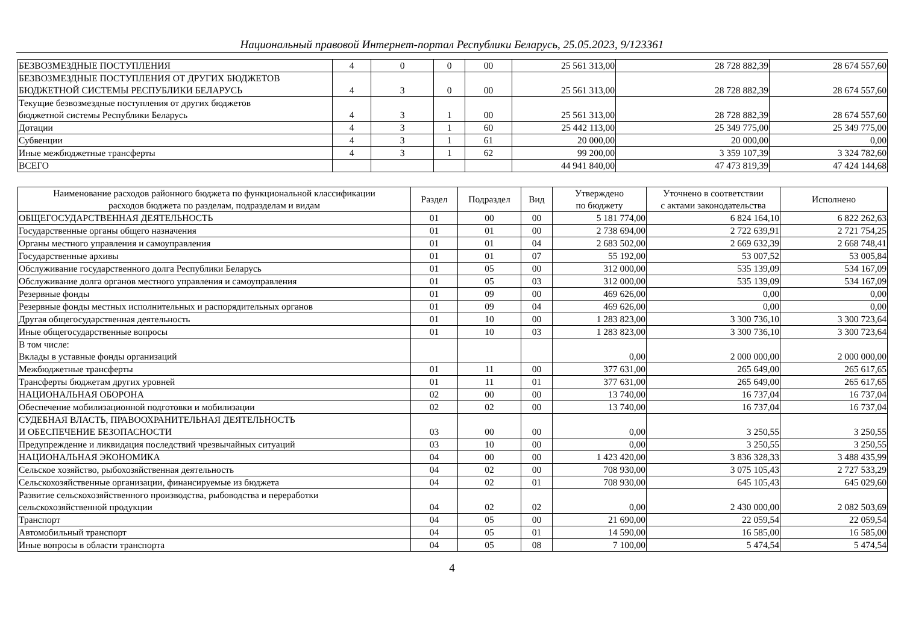Национальный правовой Интернет-портал Республики Беларусь, 25.05.2023, 9/123361
| БЕЗВОЗМЕЗДНЫЕ ПОСТУПЛЕНИЯ | 4 | 0 | 0 | 00 | 25 561 313,00 | 28 728 882,39 | 28 674 557,60 |
| БЕЗВОЗМЕЗДНЫЕ ПОСТУПЛЕНИЯ ОТ ДРУГИХ БЮДЖЕТОВ БЮДЖЕТНОЙ СИСТЕМЫ РЕСПУБЛИКИ БЕЛАРУСЬ | 4 | 3 | 0 | 00 | 25 561 313,00 | 28 728 882,39 | 28 674 557,60 |
| Текущие безвозмездные поступления от других бюджетов бюджетной системы Республики Беларусь | 4 | 3 | 1 | 00 | 25 561 313,00 | 28 728 882,39 | 28 674 557,60 |
| Дотации | 4 | 3 | 1 | 60 | 25 442 113,00 | 25 349 775,00 | 25 349 775,00 |
| Субвенции | 4 | 3 | 1 | 61 | 20 000,00 | 20 000,00 | 0,00 |
| Иные межбюджетные трансферты | 4 | 3 | 1 | 62 | 99 200,00 | 3 359 107,39 | 3 324 782,60 |
| ВСЕГО | | | | | 44 941 840,00 | 47 473 819,39 | 47 424 144,68 |
| Наименование расходов районного бюджета по функциональной классификации расходов бюджета по разделам, подразделам и видам | Раздел | Подраздел | Вид | Утверждено по бюджету | Уточнено в соответствии с актами законодательства | Исполнено |
| --- | --- | --- | --- | --- | --- | --- |
| ОБЩЕГОСУДАРСТВЕННАЯ ДЕЯТЕЛЬНОСТЬ | 01 | 00 | 00 | 5 181 774,00 | 6 824 164,10 | 6 822 262,63 |
| Государственные органы общего назначения | 01 | 01 | 00 | 2 738 694,00 | 2 722 639,91 | 2 721 754,25 |
| Органы местного управления и самоуправления | 01 | 01 | 04 | 2 683 502,00 | 2 669 632,39 | 2 668 748,41 |
| Государственные архивы | 01 | 01 | 07 | 55 192,00 | 53 007,52 | 53 005,84 |
| Обслуживание государственного долга Республики Беларусь | 01 | 05 | 00 | 312 000,00 | 535 139,09 | 534 167,09 |
| Обслуживание долга органов местного управления и самоуправления | 01 | 05 | 03 | 312 000,00 | 535 139,09 | 534 167,09 |
| Резервные фонды | 01 | 09 | 00 | 469 626,00 | 0,00 | 0,00 |
| Резервные фонды местных исполнительных и распорядительных органов | 01 | 09 | 04 | 469 626,00 | 0,00 | 0,00 |
| Другая общегосударственная деятельность | 01 | 10 | 00 | 1 283 823,00 | 3 300 736,10 | 3 300 723,64 |
| Иные общегосударственные вопросы | 01 | 10 | 03 | 1 283 823,00 | 3 300 736,10 | 3 300 723,64 |
| В том числе: Вклады в уставные фонды организаций | | | | 0,00 | 2 000 000,00 | 2 000 000,00 |
| Межбюджетные трансферты | 01 | 11 | 00 | 377 631,00 | 265 649,00 | 265 617,65 |
| Трансферты бюджетам других уровней | 01 | 11 | 01 | 377 631,00 | 265 649,00 | 265 617,65 |
| НАЦИОНАЛЬНАЯ ОБОРОНА | 02 | 00 | 00 | 13 740,00 | 16 737,04 | 16 737,04 |
| Обеспечение мобилизационной подготовки и мобилизации | 02 | 02 | 00 | 13 740,00 | 16 737,04 | 16 737,04 |
| СУДЕБНАЯ ВЛАСТЬ, ПРАВООХРАНИТЕЛЬНАЯ ДЕЯТЕЛЬНОСТЬ И ОБЕСПЕЧЕНИЕ БЕЗОПАСНОСТИ | 03 | 00 | 00 | 0,00 | 3 250,55 | 3 250,55 |
| Предупреждение и ликвидация последствий чрезвычайных ситуаций | 03 | 10 | 00 | 0,00 | 3 250,55 | 3 250,55 |
| НАЦИОНАЛЬНАЯ ЭКОНОМИКА | 04 | 00 | 00 | 1 423 420,00 | 3 836 328,33 | 3 488 435,99 |
| Сельское хозяйство, рыбохозяйственная деятельность | 04 | 02 | 00 | 708 930,00 | 3 075 105,43 | 2 727 533,29 |
| Сельскохозяйственные организации, финансируемые из бюджета | 04 | 02 | 01 | 708 930,00 | 645 105,43 | 645 029,60 |
| Развитие сельскохозяйственного производства, рыбоводства и переработки сельскохозяйственной продукции | 04 | 02 | 02 | 0,00 | 2 430 000,00 | 2 082 503,69 |
| Транспорт | 04 | 05 | 00 | 21 690,00 | 22 059,54 | 22 059,54 |
| Автомобильный транспорт | 04 | 05 | 01 | 14 590,00 | 16 585,00 | 16 585,00 |
| Иные вопросы в области транспорта | 04 | 05 | 08 | 7 100,00 | 5 474,54 | 5 474,54 |
4